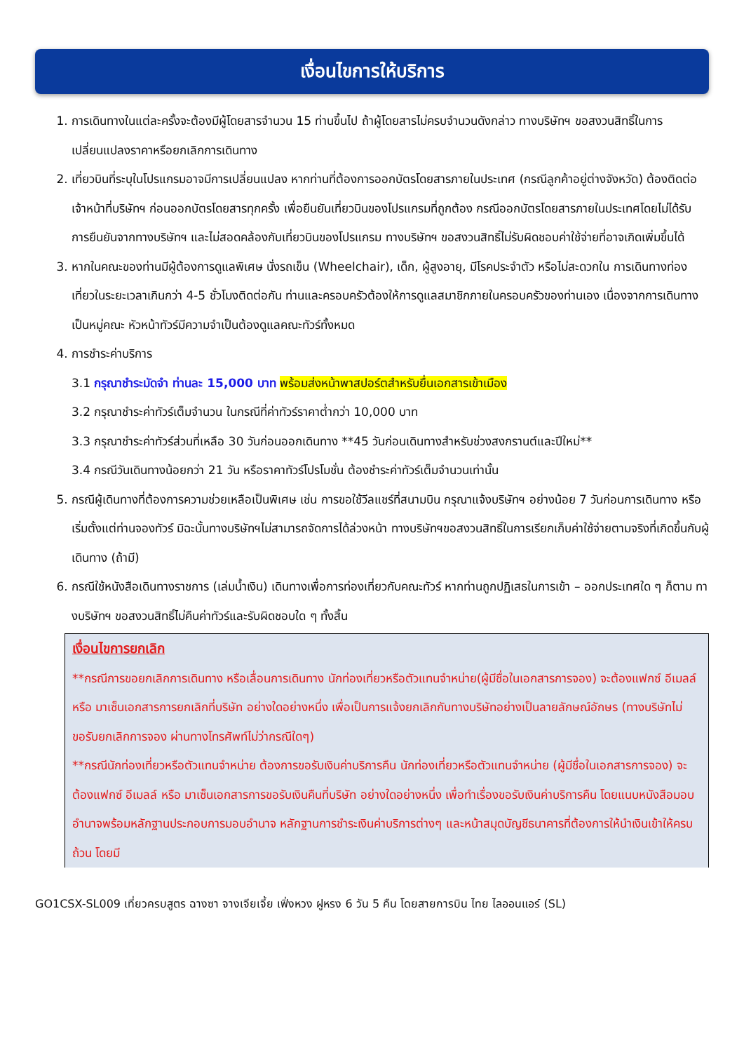เงื่อนไขการให้บริการ
1. การเดินทางในแต่ละครั้งจะต้องมีผู้โดยสารจำนวน 15 ท่านขึ้นไป ถ้าผู้โดยสารไม่ครบจำนวนดังกล่าว ทางบริษัทฯ ขอสงวนสิทธิ์ในการเปลี่ยนแปลงราคาหรือยกเลิกการเดินทาง
2. เที่ยวบินที่ระบุในโปรแกรมอาจมีการเปลี่ยนแปลง หากท่านที่ต้องการออกบัตรโดยสารภายในประเทศ (กรณีลูกค้าอยู่ต่างจังหวัด) ต้องติดต่อเจ้าหน้าที่บริษัทฯ ก่อนออกบัตรโดยสารทุกครั้ง เพื่อยืนยันเที่ยวบินของโปรแกรมที่ถูกต้อง กรณีออกบัตรโดยสารภายในประเทศโดยไม่ได้รับการยืนยันจากทางบริษัทฯ และไม่สอดคล้องกับเที่ยวบินของโปรแกรม ทางบริษัทฯ ขอสงวนสิทธิ์ไม่รับผิดชอบค่าใช้จ่ายที่อาจเกิดเพิ่มขึ้นได้
3. หากในคณะของท่านมีผู้ต้องการดูแลพิเศษ นั่งรถเข็น (Wheelchair), เด็ก, ผู้สูงอายุ, มีโรคประจำตัว หรือไม่สะดวกใน การเดินทางท่องเที่ยวในระยะเวลาเกินกว่า 4-5 ชั่วโมงติดต่อกัน ท่านและครอบครัวต้องให้การดูแลสมาชิกภายในครอบครัวของท่านเอง เนื่องจากการเดินทางเป็นหมู่คณะ หัวหน้าทัวร์มีความจำเป็นต้องดูแลคณะทัวร์ทั้งหมด
4. การชำระค่าบริการ
3.1 กรุณาชำระมัดจำ ท่านละ 15,000 บาท พร้อมส่งหน้าพาสปอร์ตสำหรับยื่นเอกสารเข้าเมือง
3.2 กรุณาชำระค่าทัวร์เต็มจำนวน ในกรณีที่ค่าทัวร์ราคาต่ำกว่า 10,000 บาท
3.3 กรุณาชำระค่าทัวร์ส่วนที่เหลือ 30 วันก่อนออกเดินทาง **45 วันก่อนเดินทางสำหรับช่วงสงกรานต์และปีใหม่**
3.4 กรณีวันเดินทางน้อยกว่า 21 วัน หรือราคาทัวร์โปรโมชั่น ต้องชำระค่าทัวร์เต็มจำนวนเท่านั้น
5. กรณีผู้เดินทางที่ต้องการความช่วยเหลือเป็นพิเศษ เช่น การขอใช้วีลแชร์ที่สนามบิน กรุณาแจ้งบริษัทฯ อย่างน้อย 7 วันก่อนการเดินทาง หรือเริ่มตั้งแต่ท่านจองทัวร์ มิฉะนั้นทางบริษัทฯไม่สามารถจัดการได้ล่วงหน้า ทางบริษัทฯขอสงวนสิทธิ์ในการเรียกเก็บค่าใช้จ่ายตามจริงที่เกิดขึ้นกับผู้เดินทาง (ถ้ามี)
6. กรณีใช้หนังสือเดินทางราชการ (เล่มน้ำเงิน) เดินทางเพื่อการท่องเที่ยวกับคณะทัวร์ หากท่านถูกปฏิเสธในการเข้า – ออกประเทศใด ๆ ก็ตาม ทางบริษัทฯ ขอสงวนสิทธิ์ไม่คืนค่าทัวร์และรับผิดชอบใด ๆ ทั้งสิ้น
เงื่อนไขการยกเลิก
**กรณีการขอยกเลิกการเดินทาง หรือเลื่อนการเดินทาง นักท่องเที่ยวหรือตัวแทนจำหน่าย(ผู้มีชื่อในเอกสารการจอง) จะต้องแฟกซ์ อีเมลล์ หรือ มาเซ็นเอกสารการยกเลิกที่บริษัท อย่างใดอย่างหนึ่ง เพื่อเป็นการแจ้งยกเลิกกับทางบริษัทอย่างเป็นลายลักษณ์อักษร (ทางบริษัทไม่ขอรับยกเลิกการจอง ผ่านทางโทรศัพท์ไม่ว่ากรณีใดๆ)
**กรณีนักท่องเที่ยวหรือตัวแทนจำหน่าย ต้องการขอรับเงินค่าบริการคืน นักท่องเที่ยวหรือตัวแทนจำหน่าย (ผู้มีชื่อในเอกสารการจอง) จะต้องแฟกซ์ อีเมลล์ หรือ มาเซ็นเอกสารการขอรับเงินคืนที่บริษัท อย่างใดอย่างหนึ่ง เพื่อทำเรื่องขอรับเงินค่าบริการคืน โดยแนบหนังสือมอบอำนาจพร้อมหลักฐานประกอบการมอบอำนาจ หลักฐานการชำระเงินค่าบริการต่างๆ และหน้าสมุดบัญชีธนาคารที่ต้องการให้นำเงินเข้าให้ครบถ้วน โดยมี
GO1CSX-SL009 เที่ยวครบสูตร ฉางซา จางเจียเจี้ย เฟิ่งหวง ฝูหรง 6 วัน 5 คืน โดยสายการบิน ไทย ไลออนแอร์ (SL)